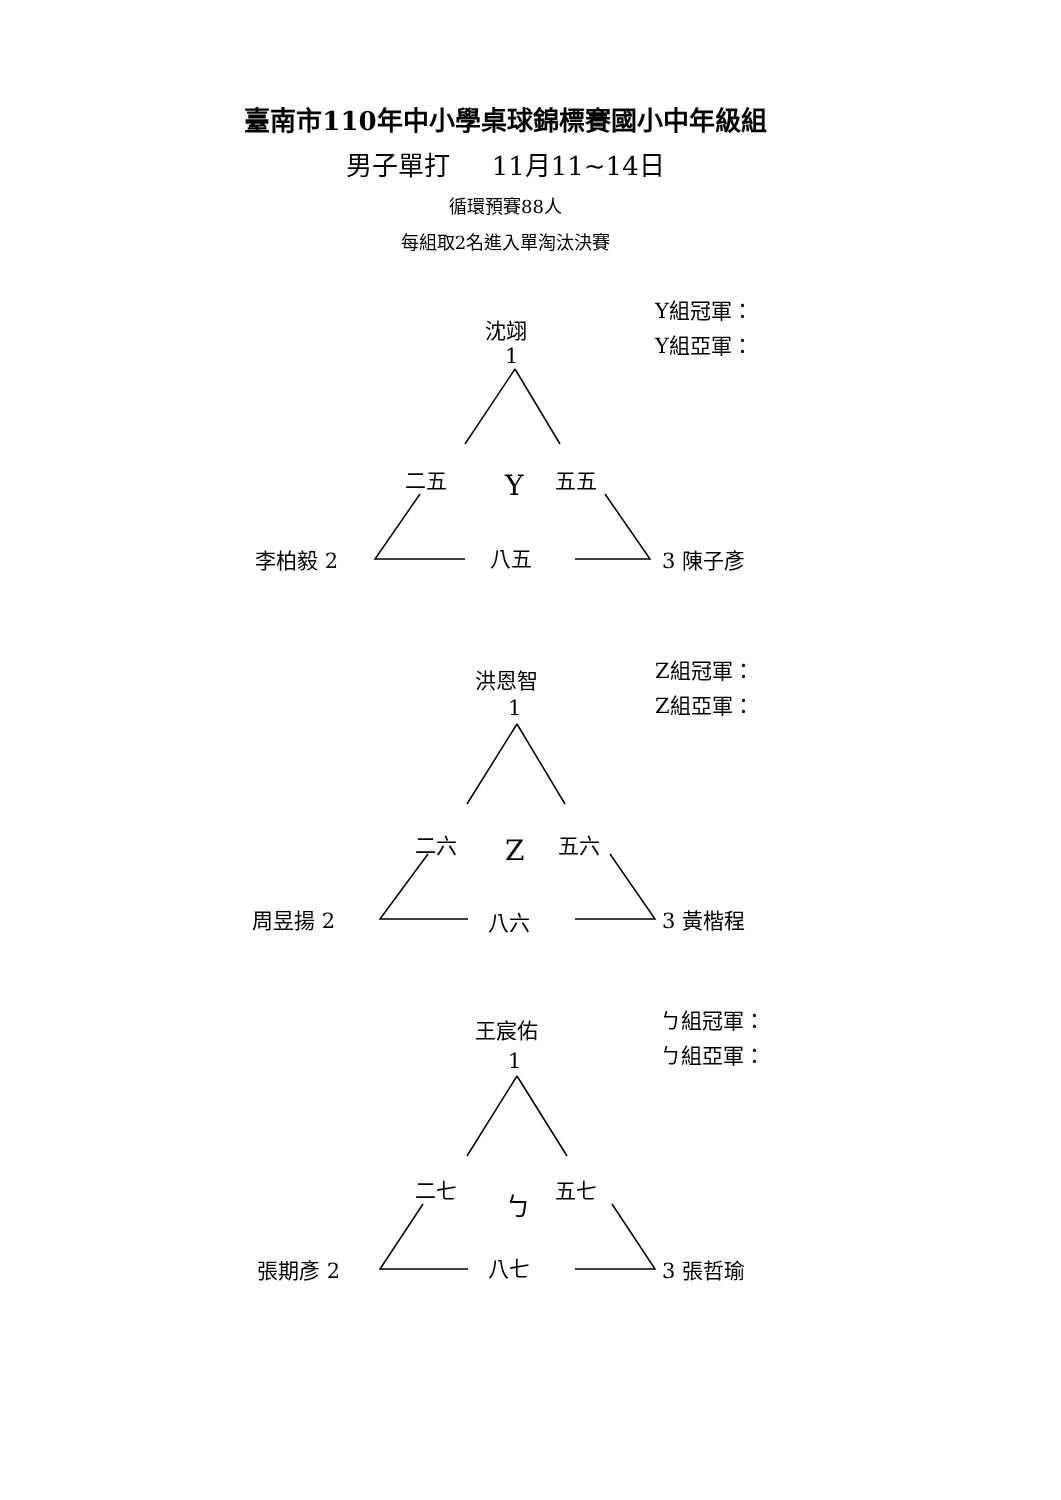臺南市110年中小學桌球錦標賽國小中年級組
男子單打 11月11~14日
循環預賽88人
每組取2名進入單淘汰決賽
沈翊
1
Y組冠軍：
Y組亞軍：
二五 Y 五五
李柏毅 2 八五 3 陳子彥
洪恩智
1
Z組冠軍：
Z組亞軍：
二六 Z 五六
周昱揚 2 八六 3 黃楷程
王宸佑
1
ㄅ組冠軍：
ㄅ組亞軍：
二七 ㄅ 五七
張期彥 2 八七 3 張哲瑜